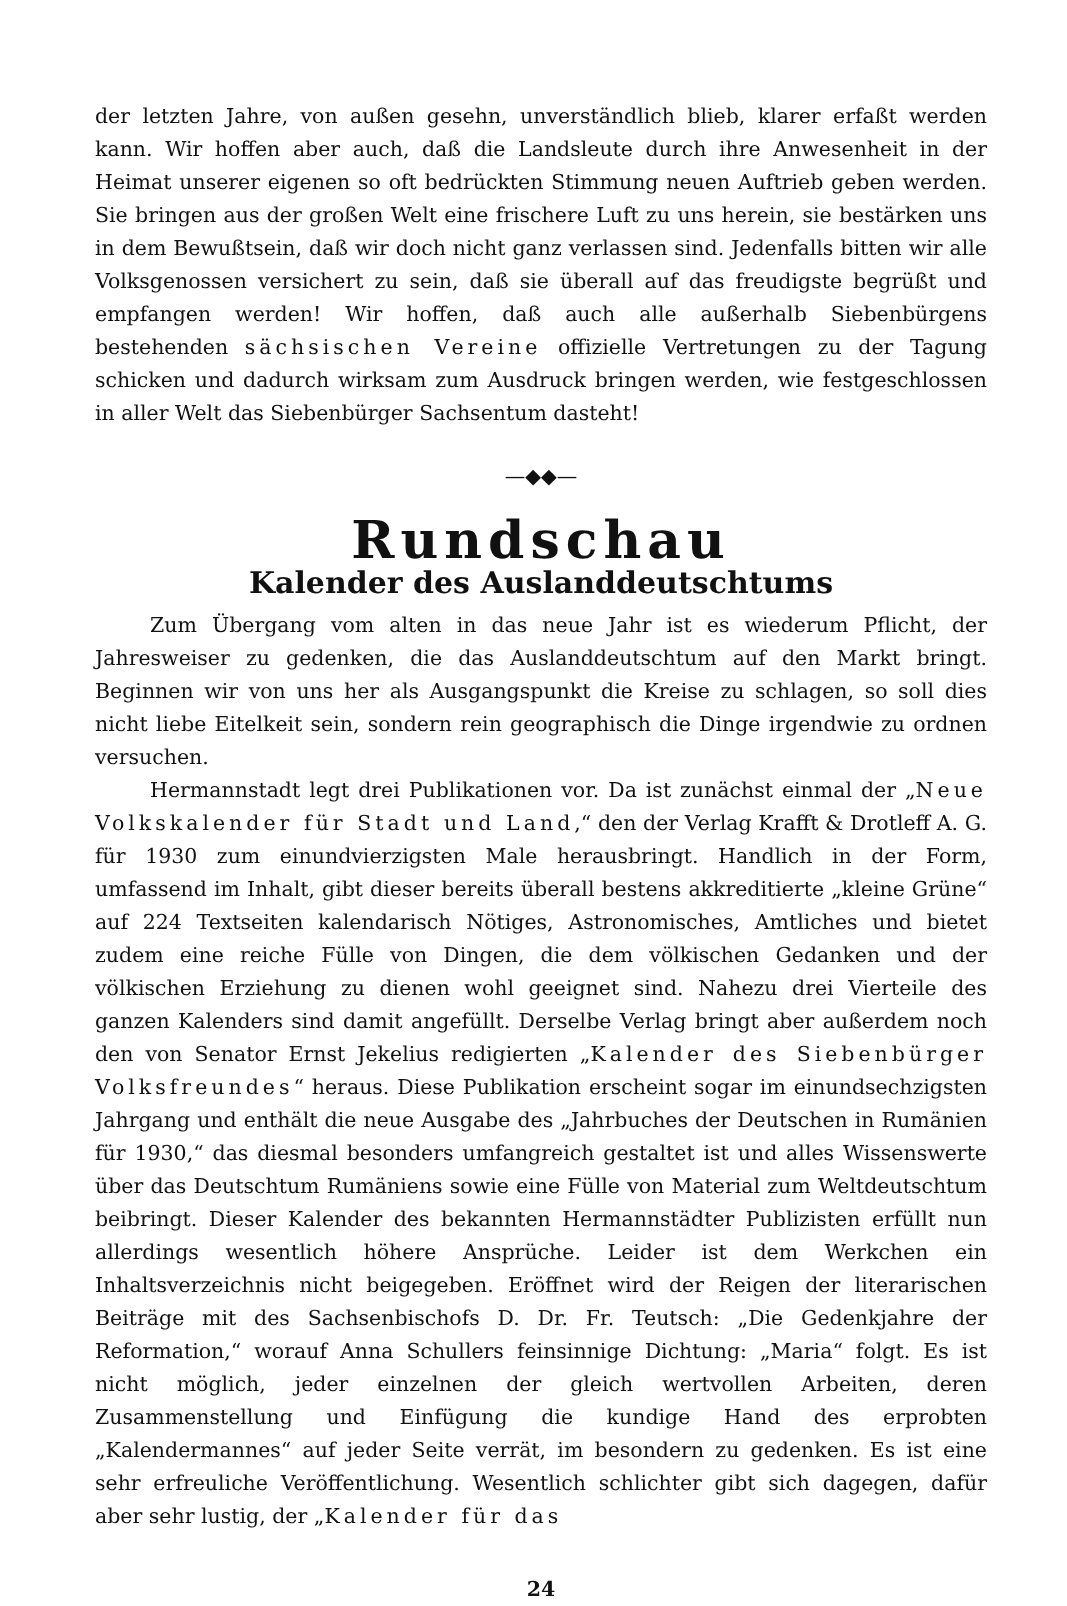der letzten Jahre, von außen gesehn, unverständlich blieb, klarer erfaßt werden kann. Wir hoffen aber auch, daß die Landsleute durch ihre Anwesenheit in der Heimat unserer eigenen so oft bedrückten Stimmung neuen Auftrieb geben werden. Sie bringen aus der großen Welt eine frischere Luft zu uns herein, sie bestärken uns in dem Bewußtsein, daß wir doch nicht ganz verlassen sind. Jedenfalls bitten wir alle Volksgenossen versichert zu sein, daß sie überall auf das freudigste begrüßt und empfangen werden! Wir hoffen, daß auch alle außerhalb Siebenbürgens bestehenden sächsischen Vereine offizielle Vertretungen zu der Tagung schicken und dadurch wirksam zum Ausdruck bringen werden, wie festgeschlossen in aller Welt das Siebenbürger Sachsentum dasteht!
—◆◆—
Rundschau
Kalender des Auslanddeutschtums
Zum Übergang vom alten in das neue Jahr ist es wiederum Pflicht, der Jahresweiser zu gedenken, die das Auslanddeutschtum auf den Markt bringt. Beginnen wir von uns her als Ausgangspunkt die Kreise zu schlagen, so soll dies nicht liebe Eitelkeit sein, sondern rein geographisch die Dinge irgendwie zu ordnen versuchen.
Hermannstadt legt drei Publikationen vor. Da ist zunächst einmal der „Neue Volkskalender für Stadt und Land,“ den der Verlag Krafft & Drotleff A. G. für 1930 zum einundvierzigsten Male herausbringt. Handlich in der Form, umfassend im Inhalt, gibt dieser bereits überall bestens akkreditierte „kleine Grüne“ auf 224 Textseiten kalendarisch Nötiges, Astronomisches, Amtliches und bietet zudem eine reiche Fülle von Dingen, die dem völkischen Gedanken und der völkischen Erziehung zu dienen wohl geeignet sind. Nahezu drei Vierteile des ganzen Kalenders sind damit angefüllt. Derselbe Verlag bringt aber außerdem noch den von Senator Ernst Jekelius redigierten „Kalender des Siebenbürger Volksfreundes“ heraus. Diese Publikation erscheint sogar im einundsechzigsten Jahrgang und enthält die neue Ausgabe des „Jahrbuches der Deutschen in Rumänien für 1930,“ das diesmal besonders umfangreich gestaltet ist und alles Wissenswerte über das Deutschtum Rumäniens sowie eine Fülle von Material zum Weltdeutschtum beibringt. Dieser Kalender des bekannten Hermannstädter Publizisten erfüllt nun allerdings wesentlich höhere Ansprüche. Leider ist dem Werkchen ein Inhaltsverzeichnis nicht beigegeben. Eröffnet wird der Reigen der literarischen Beiträge mit des Sachsenbischofs D. Dr. Fr. Teutsch: „Die Gedenkjahre der Reformation,“ worauf Anna Schullers feinsinnige Dichtung: „Maria“ folgt. Es ist nicht möglich, jeder einzelnen der gleich wertvollen Arbeiten, deren Zusammenstellung und Einfügung die kundige Hand des erprobten „Kalendermannes“ auf jeder Seite verrät, im besondern zu gedenken. Es ist eine sehr erfreuliche Veröffentlichung. Wesentlich schlichter gibt sich dagegen, dafür aber sehr lustig, der „Kalender für das
24